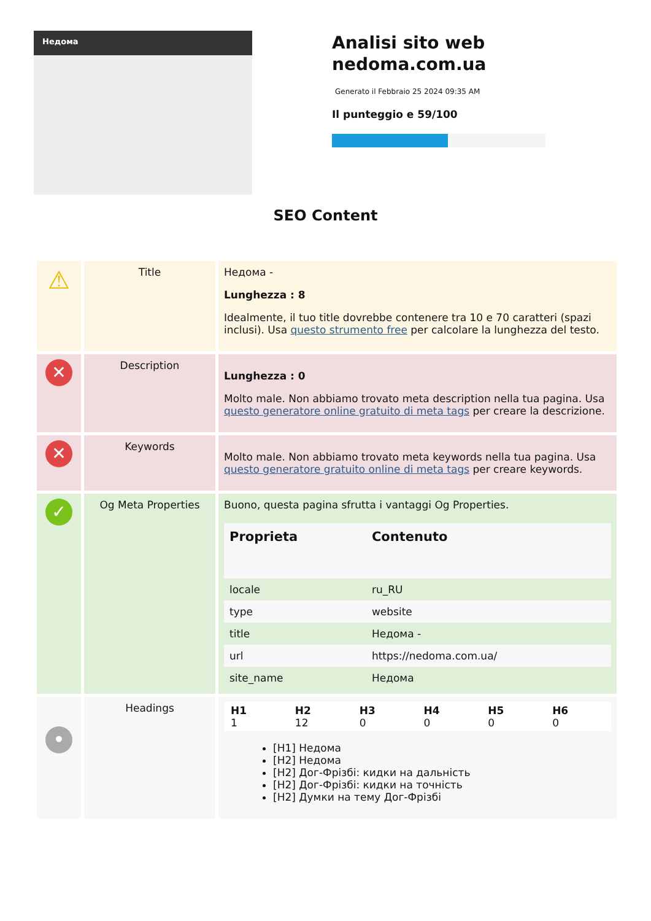Недома
Analisi sito web
nedoma.com.ua
Generato il Febbraio 25 2024 09:35 AM
Il punteggio e 59/100
SEO Content
| ⚠ | Title | Недома - Lunghezza : 8 Idealmente, il tuo title dovrebbe contenere tra 10 e 70 caratteri (spazi inclusi). Usa questo strumento free per calcolare la lunghezza del testo. |
| ✕ | Description | Lunghezza : 0 Molto male. Non abbiamo trovato meta description nella tua pagina. Usa questo generatore online gratuito di meta tags per creare la descrizione. |
| ✕ | Keywords | Molto male. Non abbiamo trovato meta keywords nella tua pagina. Usa questo generatore gratuito online di meta tags per creare keywords. |
| ✓ | Og Meta Properties | Buono, questa pagina sfrutta i vantaggi Og Properties. / Proprieta / Contenuto / / --- / --- / / locale / ru_RU / / type / website / / title / Недома - / / url / https://nedoma.com.ua/ / / site_name / Недома / |
| • | Headings | / H1 1 / H2 12 / H3 0 / H4 0 / H5 0 / H6 0 / [H1] Недома [H2] Недома [H2] Дог-Фрізбі: кидки на дальність [H2] Дог-Фрізбі: кидки на точність [H2] Думки на тему Дог-Фрізбі |